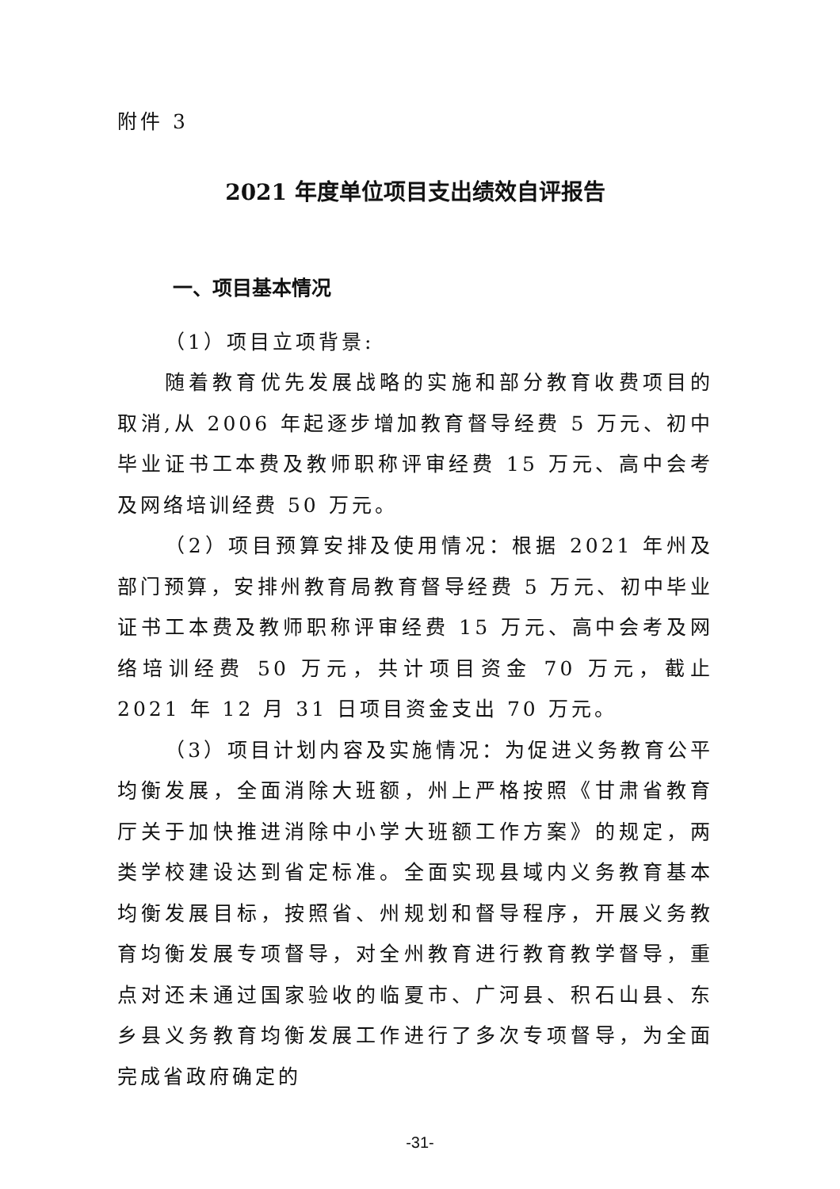附件 3
2021 年度单位项目支出绩效自评报告
一、项目基本情况
（1）项目立项背景:
随着教育优先发展战略的实施和部分教育收费项目的取消,从 2006 年起逐步增加教育督导经费 5 万元、初中毕业证书工本费及教师职称评审经费 15 万元、高中会考及网络培训经费 50 万元。
（2）项目预算安排及使用情况：根据 2021 年州及部门预算，安排州教育局教育督导经费 5 万元、初中毕业证书工本费及教师职称评审经费 15 万元、高中会考及网络培训经费 50 万元，共计项目资金 70 万元，截止 2021 年 12 月 31 日项目资金支出 70 万元。
（3）项目计划内容及实施情况：为促进义务教育公平均衡发展，全面消除大班额，州上严格按照《甘肃省教育厅关于加快推进消除中小学大班额工作方案》的规定，两类学校建设达到省定标准。全面实现县域内义务教育基本均衡发展目标，按照省、州规划和督导程序，开展义务教育均衡发展专项督导，对全州教育进行教育教学督导，重点对还未通过国家验收的临夏市、广河县、积石山县、东乡县义务教育均衡发展工作进行了多次专项督导，为全面完成省政府确定的
-31-